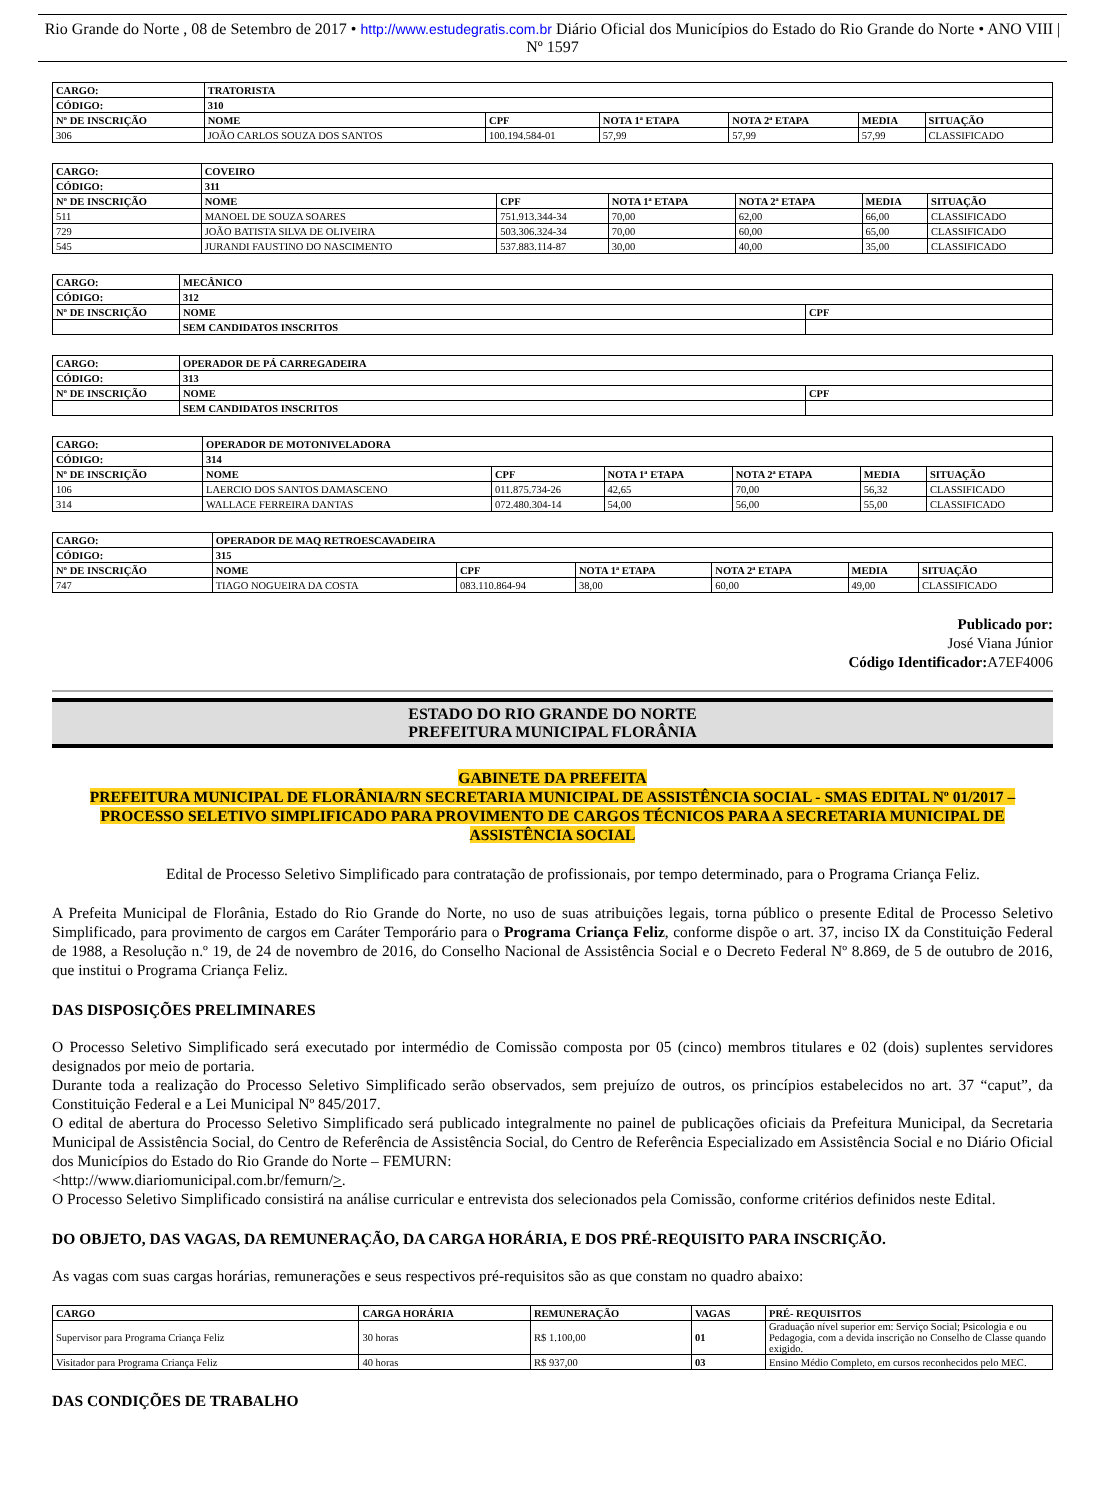Rio Grande do Norte , 08 de Setembro de 2017 • http://www.estudegratis.com.br Diário Oficial dos Municípios do Estado do Rio Grande do Norte • ANO VIII | Nº 1597
| CARGO: | TRATORISTA | | | | | |
| --- | --- | --- | --- | --- | --- | --- |
| CÓDIGO: | 310 | | | | | |
| Nº DE INSCRIÇÃO | NOME | CPF | NOTA 1ª ETAPA | NOTA 2ª ETAPA | MEDIA | SITUAÇÃO |
| 306 | JOÃO CARLOS SOUZA DOS SANTOS | 100.194.584-01 | 57,99 | 57,99 | 57,99 | CLASSIFICADO |
| CARGO: | COVEIRO | | | | | |
| --- | --- | --- | --- | --- | --- | --- |
| CÓDIGO: | 311 | | | | | |
| Nº DE INSCRIÇÃO | NOME | CPF | NOTA 1ª ETAPA | NOTA 2ª ETAPA | MEDIA | SITUAÇÃO |
| 511 | MANOEL DE SOUZA SOARES | 751.913.344-34 | 70,00 | 62,00 | 66,00 | CLASSIFICADO |
| 729 | JOÃO BATISTA SILVA DE OLIVEIRA | 503.306.324-34 | 70,00 | 60,00 | 65,00 | CLASSIFICADO |
| 545 | JURANDI FAUSTINO DO NASCIMENTO | 537.883.114-87 | 30,00 | 40,00 | 35,00 | CLASSIFICADO |
| CARGO: | MECÂNICO | |
| --- | --- | --- |
| CÓDIGO: | 312 | |
| Nº DE INSCRIÇÃO | NOME | CPF |
| | SEM CANDIDATOS INSCRITOS | |
| CARGO: | OPERADOR DE PÁ CARREGADEIRA | |
| --- | --- | --- |
| CÓDIGO: | 313 | |
| Nº DE INSCRIÇÃO | NOME | CPF |
| | SEM CANDIDATOS INSCRITOS | |
| CARGO: | OPERADOR DE MOTONIVELADORA | | | | | |
| --- | --- | --- | --- | --- | --- | --- |
| CÓDIGO: | 314 | | | | | |
| Nº DE INSCRIÇÃO | NOME | CPF | NOTA 1ª ETAPA | NOTA 2ª ETAPA | MEDIA | SITUAÇÃO |
| 106 | LAERCIO DOS SANTOS DAMASCENO | 011.875.734-26 | 42,65 | 70,00 | 56,32 | CLASSIFICADO |
| 314 | WALLACE FERREIRA DANTAS | 072.480.304-14 | 54,00 | 56,00 | 55,00 | CLASSIFICADO |
| CARGO: | OPERADOR DE MAQ RETROESCAVADEIRA | | | | | |
| --- | --- | --- | --- | --- | --- | --- |
| CÓDIGO: | 315 | | | | | |
| Nº DE INSCRIÇÃO | NOME | CPF | NOTA 1ª ETAPA | NOTA 2ª ETAPA | MEDIA | SITUAÇÃO |
| 747 | TIAGO NOGUEIRA DA COSTA | 083.110.864-94 | 38,00 | 60,00 | 49,00 | CLASSIFICADO |
Publicado por:
José Viana Júnior
Código Identificador: A7EF4006
ESTADO DO RIO GRANDE DO NORTE
PREFEITURA MUNICIPAL FLORÂNIA
GABINETE DA PREFEITA
PREFEITURA MUNICIPAL DE FLORÂNIA/RN SECRETARIA MUNICIPAL DE ASSISTÊNCIA SOCIAL - SMAS EDITAL Nº 01/2017 – PROCESSO SELETIVO SIMPLIFICADO PARA PROVIMENTO DE CARGOS TÉCNICOS PARA A SECRETARIA MUNICIPAL DE ASSISTÊNCIA SOCIAL
Edital de Processo Seletivo Simplificado para contratação de profissionais, por tempo determinado, para o Programa Criança Feliz.
A Prefeita Municipal de Florânia, Estado do Rio Grande do Norte, no uso de suas atribuições legais, torna público o presente Edital de Processo Seletivo Simplificado, para provimento de cargos em Caráter Temporário para o Programa Criança Feliz, conforme dispõe o art. 37, inciso IX da Constituição Federal de 1988, a Resolução n.º 19, de 24 de novembro de 2016, do Conselho Nacional de Assistência Social e o Decreto Federal Nº 8.869, de 5 de outubro de 2016, que institui o Programa Criança Feliz.
DAS DISPOSIÇÕES PRELIMINARES
O Processo Seletivo Simplificado será executado por intermédio de Comissão composta por 05 (cinco) membros titulares e 02 (dois) suplentes servidores designados por meio de portaria.
Durante toda a realização do Processo Seletivo Simplificado serão observados, sem prejuízo de outros, os princípios estabelecidos no art. 37 “caput”, da Constituição Federal e a Lei Municipal Nº 845/2017.
O edital de abertura do Processo Seletivo Simplificado será publicado integralmente no painel de publicações oficiais da Prefeitura Municipal, da Secretaria Municipal de Assistência Social, do Centro de Referência de Assistência Social, do Centro de Referência Especializado em Assistência Social e no Diário Oficial dos Municípios do Estado do Rio Grande do Norte – FEMURN:
<http://www.diariomunicipal.com.br/femurn/>.
O Processo Seletivo Simplificado consistirá na análise curricular e entrevista dos selecionados pela Comissão, conforme critérios definidos neste Edital.
DO OBJETO, DAS VAGAS, DA REMUNERAÇÃO, DA CARGA HORÁRIA, E DOS PRÉ-REQUISITO PARA INSCRIÇÃO.
As vagas com suas cargas horárias, remunerações e seus respectivos pré-requisitos são as que constam no quadro abaixo:
| CARGO | CARGA HORÁRIA | REMUNERAÇÃO | VAGAS | PRÉ- REQUISITOS |
| --- | --- | --- | --- | --- |
| Supervisor para Programa Criança Feliz | 30 horas | R$ 1.100,00 | 01 | Graduação nível superior em: Serviço Social; Psicologia e ou Pedagogia, com a devida inscrição no Conselho de Classe quando exigido. |
| Visitador para Programa Criança Feliz | 40 horas | R$ 937,00 | 03 | Ensino Médio Completo, em cursos reconhecidos pelo MEC. |
DAS CONDIÇÕES DE TRABALHO